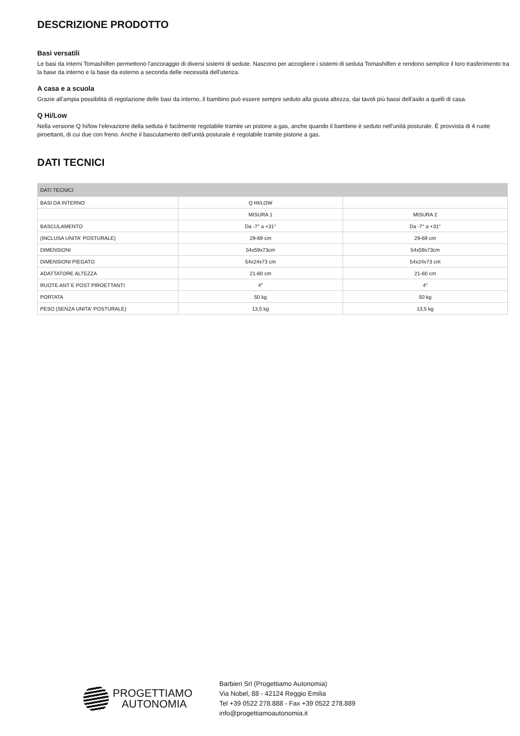DESCRIZIONE PRODOTTO
Basi versatili
Le basi da interni Tomashilfen permettono l'ancoraggio di diversi sistemi di sedute. Nascono per accogliere i sistemi di seduta Tomashilfen e rendono semplice il loro trasferimento tra la base da interno e la base da esterno a seconda delle necessità dell'utenza.
A casa e a scuola
Grazie all'ampia possibilità di regolazione delle basi da interno, il bambino può essere sempre seduto alla giusta altezza, dai tavoli più bassi dell'asilo a quelli di casa.
Q Hi/Low
Nella versione Q hi/low l'elevazione della seduta è facilmente regolabile tramite un pistone a gas, anche quando il bambino è seduto nell'unità posturale. È provvista di 4 ruote piroettanti, di cui due con freno. Anche il basculamento dell'unità posturale è regolabile tramite pistone a gas.
DATI TECNICI
| DATI TECNICI | | |
| --- | --- | --- |
| BASI DA INTERNO | Q HI/LOW | |
| | MISURA 1 | MISURA 2 |
| BASCULAMENTO | Da -7° a +31° | Da -7° a +31° |
| (INCLUSA UNITA' POSTURALE) | 29-69 cm | 29-69 cm |
| DIMENSIONI | 54x59x73cm | 54x59x73cm |
| DIMENSIONI PIEGATO | 54x24x73 cm | 54x24x73 cm |
| ADATTATORE ALTEZZA | 21-60 cm | 21-60 cm |
| RUOTE ANT E POST PIROETTANTI | 4" | 4" |
| PORTATA | 50 kg | 50 kg |
| PESO (SENZA UNITA' POSTURALE) | 13,5 kg | 13,5 kg |
PROGETTIAMO
AUTONOMIA
Barbieri Srl (Progettiamo Autonomia)
Via Nobel, 88 - 42124 Reggio Emilia
Tel +39 0522 278.888 - Fax +39 0522 278.889
info@progettiamoautonomia.it